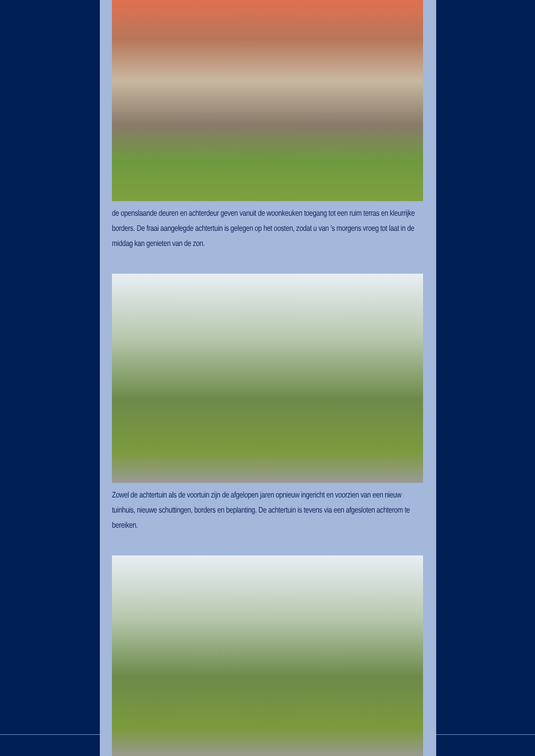de openslaande deuren en achterdeur geven vanuit de woonkeuken toegang tot een ruim terras en kleurrijke borders. De fraai aangelegde achtertuin is gelegen op het oosten, zodat u van ’s morgens vroeg tot laat in de middag kan genieten van de zon.
Zowel de achtertuin als de voortuin zijn de afgelopen jaren opnieuw ingericht en voorzien van een nieuw tuinhuis, nieuwe schuttingen, borders en beplanting. De achtertuin is tevens via een afgesloten achterom te bereiken.